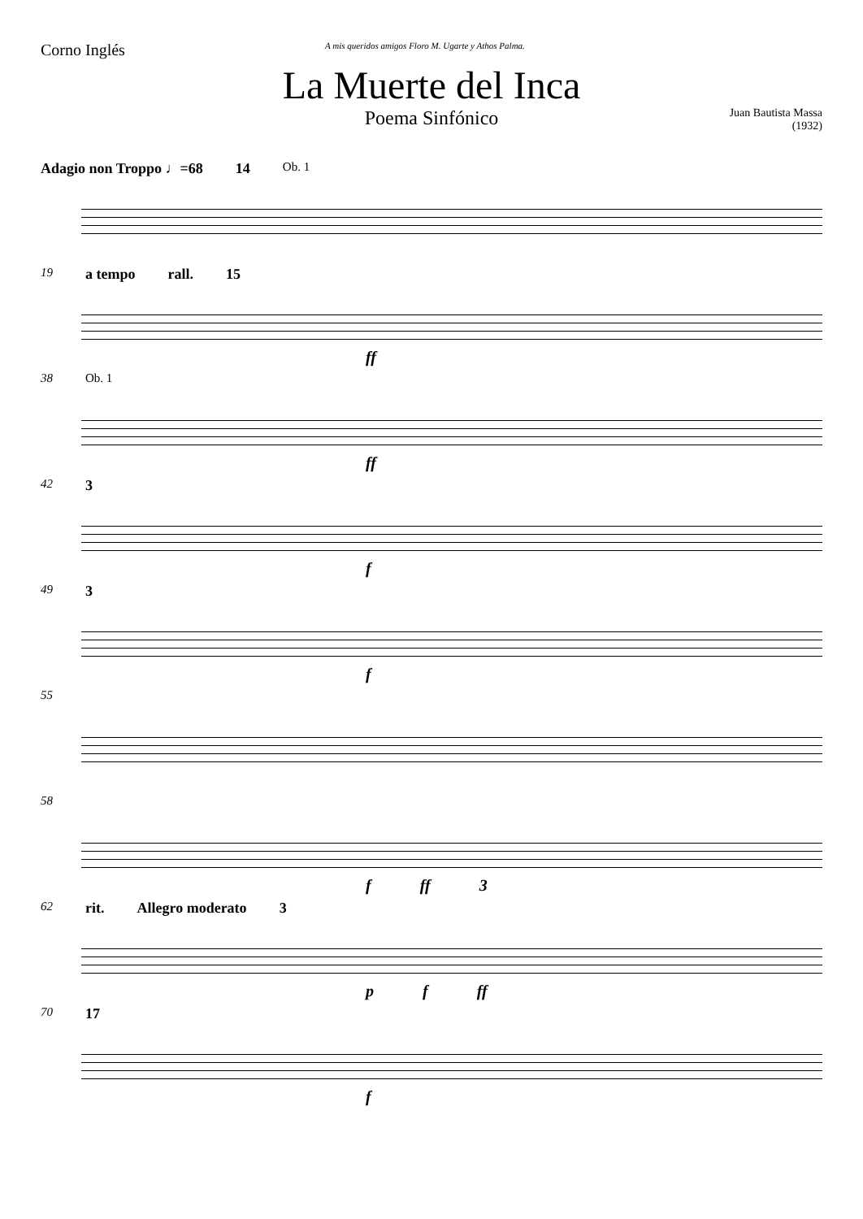Corno Inglés
A mis queridos amigos Floro M. Ugarte y Athos Palma.
La Muerte del Inca
Poema Sinfónico
Juan Bautista Massa
(1932)
Adagio non Troppo ♩=68 14 Ob. 1
19 a tempo rall. 15
ff
38 Ob. 1
ff
42 3
f
49 3
f
55
58
f ff 3
62 rit. Allegro moderato 3
p f ff
70 17
f